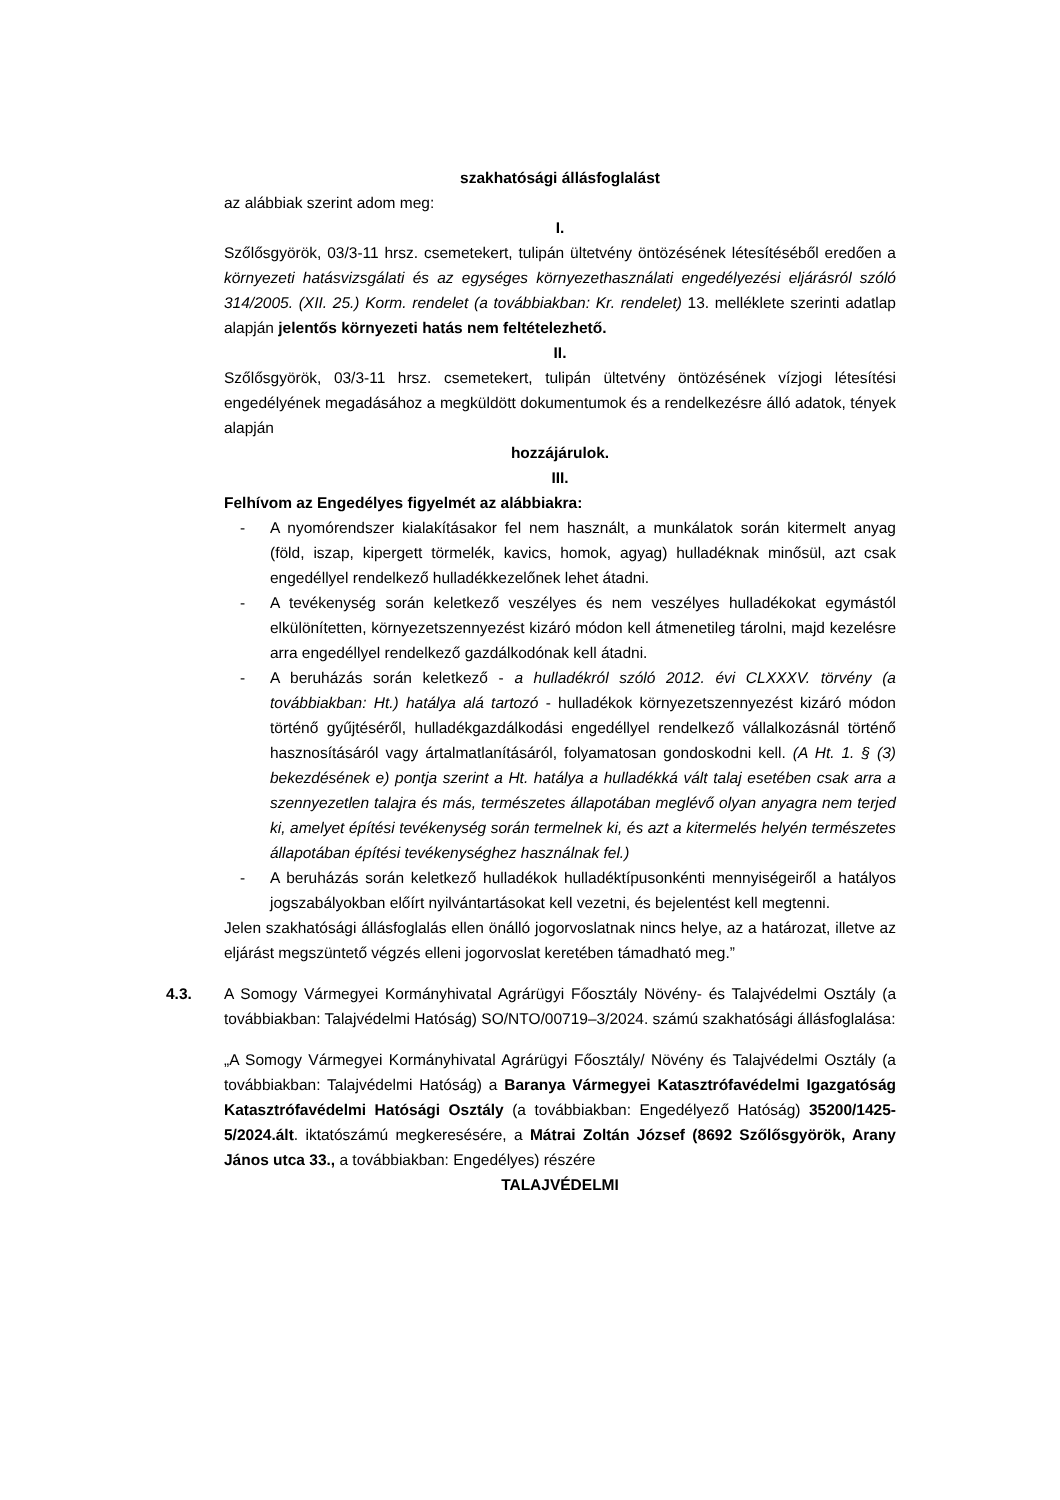szakhatósági állásfoglalást
az alábbiak szerint adom meg:
I.
Szőlősgyörök, 03/3-11 hrsz. csemetekert, tulipán ültetvény öntözésének létesítéséből eredően a környezeti hatásvizsgálati és az egységes környezethasználati engedélyezési eljárásról szóló 314/2005. (XII. 25.) Korm. rendelet (a továbbiakban: Kr. rendelet) 13. melléklete szerinti adatlap alapján jelentős környezeti hatás nem feltételezhető.
II.
Szőlősgyörök, 03/3-11 hrsz. csemetekert, tulipán ültetvény öntözésének vízjogi létesítési engedélyének megadásához a megküldött dokumentumok és a rendelkezésre álló adatok, tények alapján
hozzájárulok.
III.
Felhívom az Engedélyes figyelmét az alábbiakra:
- A nyomórendszer kialakításakor fel nem használt, a munkálatok során kitermelt anyag (föld, iszap, kipergett törmelék, kavics, homok, agyag) hulladéknak minősül, azt csak engedéllyel rendelkező hulladékkezelőnek lehet átadni.
- A tevékenység során keletkező veszélyes és nem veszélyes hulladékokat egymástól elkülönítetten, környezetszennyezést kizáró módon kell átmenetileg tárolni, majd kezelésre arra engedéllyel rendelkező gazdálkodónak kell átadni.
- A beruházás során keletkező - a hulladékról szóló 2012. évi CLXXXV. törvény (a továbbiakban: Ht.) hatálya alá tartozó - hulladékok környezetszennyezést kizáró módon történő gyűjtéséről, hulladékgazdálkodási engedéllyel rendelkező vállalkozásnál történő hasznosításáról vagy ártalmatlanításáról, folyamatosan gondoskodni kell. (A Ht. 1. § (3) bekezdésének e) pontja szerint a Ht. hatálya a hulladékká vált talaj esetében csak arra a szennyezetlen talajra és más, természetes állapotában meglévő olyan anyagra nem terjed ki, amelyet építési tevékenység során termelnek ki, és azt a kitermelés helyén természetes állapotában építési tevékenységhez használnak fel.)
- A beruházás során keletkező hulladékok hulladéktípusonkénti mennyiségeiről a hatályos jogszabályokban előírt nyilvántartásokat kell vezetni, és bejelentést kell megtenni.
Jelen szakhatósági állásfoglalás ellen önálló jogorvoslatnak nincs helye, az a határozat, illetve az eljárást megszüntető végzés elleni jogorvoslat keretében támadható meg.”
4.3. A Somogy Vármegyei Kormányhivatal Agrárügyi Főosztály Növény- és Talajvédelmi Osztály (a továbbiakban: Talajvédelmi Hatóság) SO/NTO/00719–3/2024. számú szakhatósági állásfoglalása:
„A Somogy Vármegyei Kormányhivatal Agrárügyi Főosztály/ Növény és Talajvédelmi Osztály (a továbbiakban: Talajvédelmi Hatóság) a Baranya Vármegyei Katasztrófavédelmi Igazgatóság Katasztrófavédelmi Hatósági Osztály (a továbbiakban: Engedélyező Hatóság) 35200/1425-5/2024.ált. iktatószámú megkeresésére, a Mátrai Zoltán József (8692 Szőlősgyörök, Arany János utca 33., a továbbiakban: Engedélyes) részére
TALAJVÉDELMI